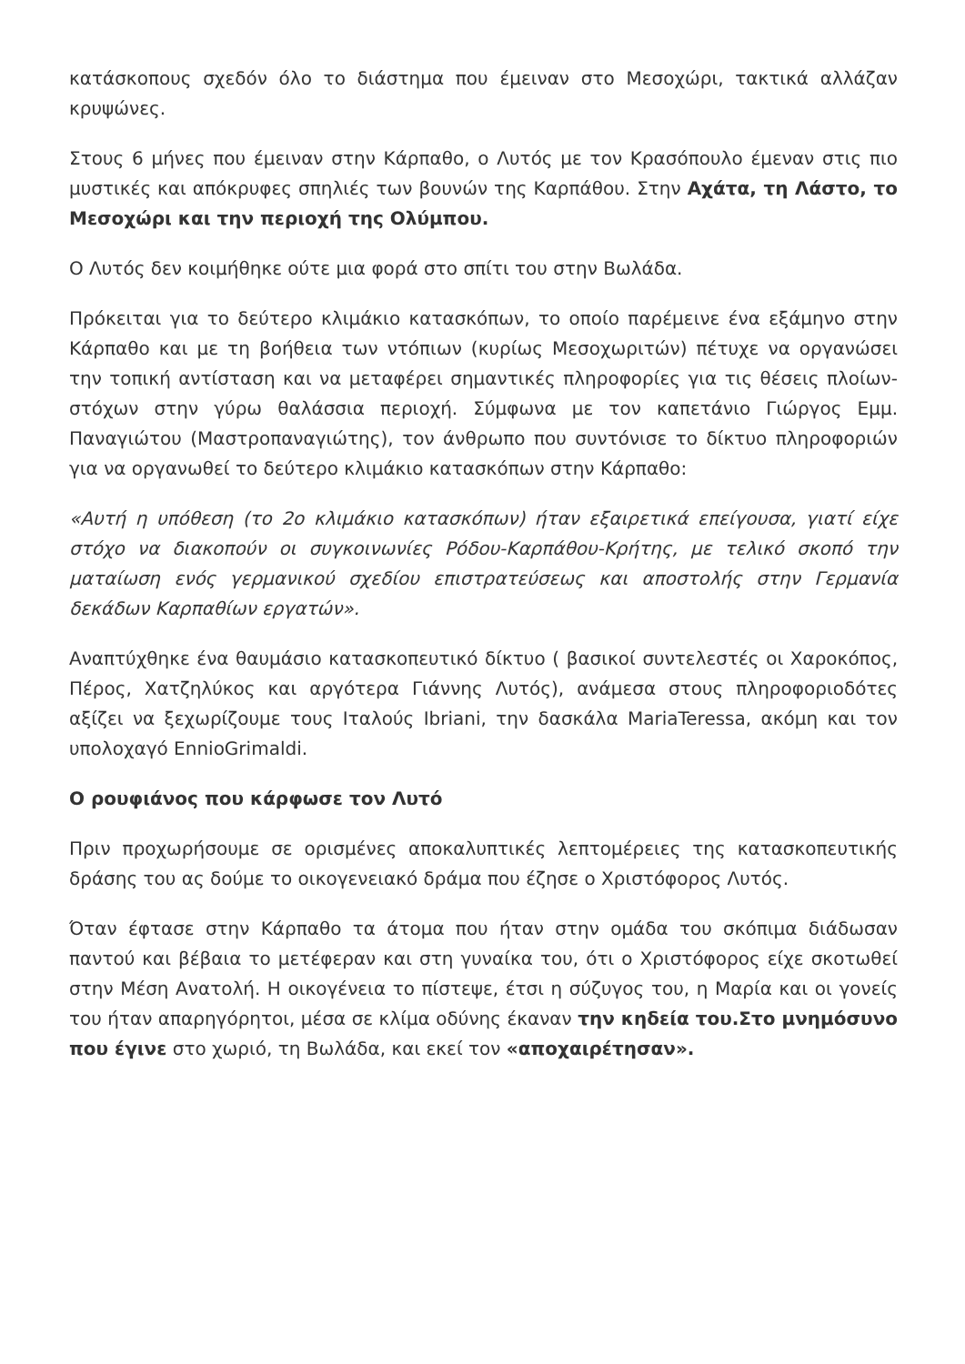κατάσκοπους σχεδόν όλο το διάστημα που έμειναν στο Μεσοχώρι, τακτικά αλλάζαν κρυψώνες.
Στους 6 μήνες που έμειναν στην Κάρπαθο, ο Λυτός με τον Κρασόπουλο έμεναν στις πιο μυστικές και απόκρυφες σπηλιές των βουνών της Καρπάθου. Στην Αχάτα, τη Λάστο, το Μεσοχώρι και την περιοχή της Ολύμπου.
Ο Λυτός δεν κοιμήθηκε ούτε μια φορά στο σπίτι του στην Βωλάδα.
Πρόκειται για το δεύτερο κλιμάκιο κατασκόπων, το οποίο παρέμεινε ένα εξάμηνο στην Κάρπαθο και με τη βοήθεια των ντόπιων (κυρίως Μεσοχωριτών) πέτυχε να οργανώσει την τοπική αντίσταση και να μεταφέρει σημαντικές πληροφορίες για τις θέσεις πλοίων-στόχων στην γύρω θαλάσσια περιοχή. Σύμφωνα με τον καπετάνιο Γιώργος Εμμ. Παναγιώτου (Μαστροπαναγιώτης), τον άνθρωπο που συντόνισε το δίκτυο πληροφοριών για να οργανωθεί το δεύτερο κλιμάκιο κατασκόπων στην Κάρπαθο:
«Αυτή η υπόθεση (το 2ο κλιμάκιο κατασκόπων) ήταν εξαιρετικά επείγουσα, γιατί είχε στόχο να διακοπούν οι συγκοινωνίες Ρόδου-Καρπάθου-Κρήτης, με τελικό σκοπό την ματαίωση ενός γερμανικού σχεδίου επιστρατεύσεως και αποστολής στην Γερμανία δεκάδων Καρπαθίων εργατών».
Αναπτύχθηκε ένα θαυμάσιο κατασκοπευτικό δίκτυο ( βασικοί συντελεστές οι Χαροκόπος, Πέρος, Χατζηλύκος και αργότερα Γιάννης Λυτός), ανάμεσα στους πληροφοριοδότες αξίζει να ξεχωρίζουμε τους Ιταλούς Ibriani, την δασκάλα MariaTeressa, ακόμη και τον υπολοχαγό EnnioGrimaldi.
Ο ρουφιάνος που κάρφωσε τον Λυτό
Πριν προχωρήσουμε σε ορισμένες αποκαλυπτικές λεπτομέρειες της κατασκοπευτικής δράσης του ας δούμε το οικογενειακό δράμα που έζησε ο Χριστόφορος Λυτός.
Όταν έφτασε στην Κάρπαθο τα άτομα που ήταν στην ομάδα του σκόπιμα διάδωσαν παντού και βέβαια το μετέφεραν και στη γυναίκα του, ότι ο Χριστόφορος είχε σκοτωθεί στην Μέση Ανατολή. Η οικογένεια το πίστεψε, έτσι η σύζυγος του, η Μαρία και οι γονείς του ήταν απαρηγόρητοι, μέσα σε κλίμα οδύνης έκαναν την κηδεία του.Στο μνημόσυνο που έγινε στο χωριό, τη Βωλάδα, και εκεί τον «αποχαιρέτησαν».